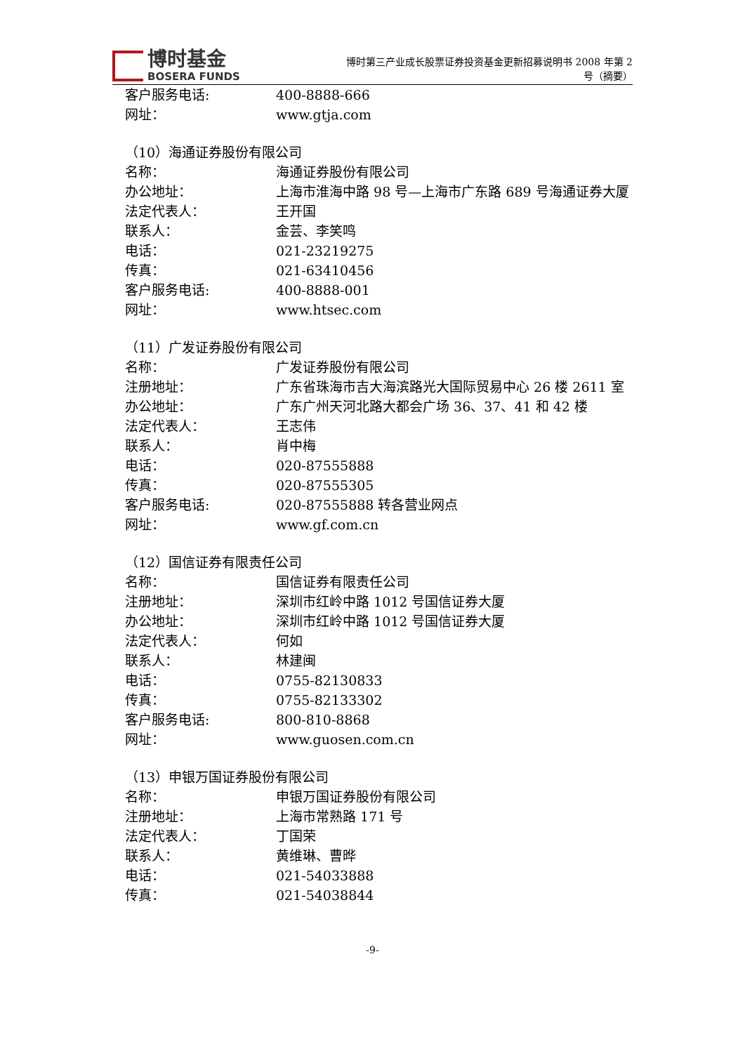博时基金
BOSERA FUNDS
博时第三产业成长股票证券投资基金更新招募说明书 2008 年第 2
号（摘要）
客户服务电话: 400-8888-666
网址： www.gtja.com
（10）海通证券股份有限公司
名称： 海通证券股份有限公司
办公地址： 上海市淮海中路 98 号—上海市广东路 689 号海通证券大厦
法定代表人： 王开国
联系人： 金芸、李笑鸣
电话： 021-23219275
传真： 021-63410456
客户服务电话: 400-8888-001
网址： www.htsec.com
（11）广发证券股份有限公司
名称： 广发证券股份有限公司
注册地址： 广东省珠海市吉大海滨路光大国际贸易中心 26 楼 2611 室
办公地址： 广东广州天河北路大都会广场 36、37、41 和 42 楼
法定代表人： 王志伟
联系人： 肖中梅
电话： 020-87555888
传真： 020-87555305
客户服务电话: 020-87555888 转各营业网点
网址： www.gf.com.cn
（12）国信证券有限责任公司
名称： 国信证券有限责任公司
注册地址： 深圳市红岭中路 1012 号国信证券大厦
办公地址： 深圳市红岭中路 1012 号国信证券大厦
法定代表人： 何如
联系人： 林建闽
电话： 0755-82130833
传真： 0755-82133302
客户服务电话: 800-810-8868
网址： www.guosen.com.cn
（13）申银万国证券股份有限公司
名称： 申银万国证券股份有限公司
注册地址： 上海市常熟路 171 号
法定代表人： 丁国荣
联系人： 黄维琳、曹晔
电话： 021-54033888
传真： 021-54038844
-9-